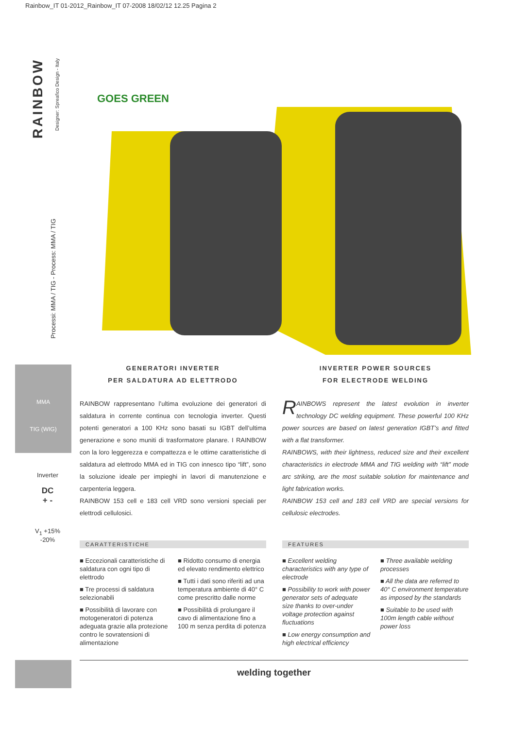Rainbow_IT 01-2012_Rainbow_IT 07-2008 18/02/12 12.25 Pagina 2
RAINBOW
Designer: Spreafico Design - Italy
Processi: MMA / TIG - Process: MMA / TIG
GOES GREEN
MMA
TIG (WIG)
Inverter
DC
+ -
V<sub>1</sub> +15% -20%
GENERATORI INVERTER
PER SALDATURA AD ELETTRODO
INVERTER POWER SOURCES
FOR ELECTRODE WELDING
RAINBOW rappresentano l’ultima evoluzione dei generatori di saldatura in corrente continua con tecnologia inverter. Questi potenti generatori a 100 KHz sono basati su IGBT dell’ultima generazione e sono muniti di trasformatore planare. I RAINBOW con la loro leggerezza e compattezza e le ottime caratteristiche di saldatura ad elettrodo MMA ed in TIG con innesco tipo “lift”, sono la soluzione ideale per impieghi in lavori di manutenzione e carpenteria leggera.
RAINBOW 153 cell e 183 cell VRD sono versioni speciali per elettrodi cellulosici.
RAINBOWS represent the latest evolution in inverter technology DC welding equipment. These powerful 100 KHz power sources are based on latest generation IGBT’s and fitted with a flat transformer.
RAINBOWS, with their lightness, reduced size and their excellent characteristics in electrode MMA and TIG welding with “lift” mode arc striking, are the most suitable solution for maintenance and light fabrication works.
RAINBOW 153 cell and 183 cell VRD are special versions for cellulosic electrodes.
CARATTERISTICHE FEATURES
■ Eccezionali caratteristiche di saldatura con ogni tipo di elettrodo
■ Tre processi di saldatura selezionabili
■ Possibilità di lavorare con motogeneratori di potenza adeguata grazie alla protezione contro le sovratensioni di alimentazione
■ Ridotto consumo di energia ed elevato rendimento elettrico
■ Tutti i dati sono riferiti ad una temperatura ambiente di 40° C come prescritto dalle norme
■ Possibilità di prolungare il cavo di alimentazione fino a 100 m senza perdita di potenza
■ Excellent welding characteristics with any type of electrode
■ Possibility to work with power generator sets of adequate size thanks to over-under voltage protection against fluctuations
■ Low energy consumption and high electrical efficiency
■ Three available welding processes
■ All the data are referred to 40° C environment temperature as imposed by the standards
■ Suitable to be used with 100m length cable without power loss
welding together